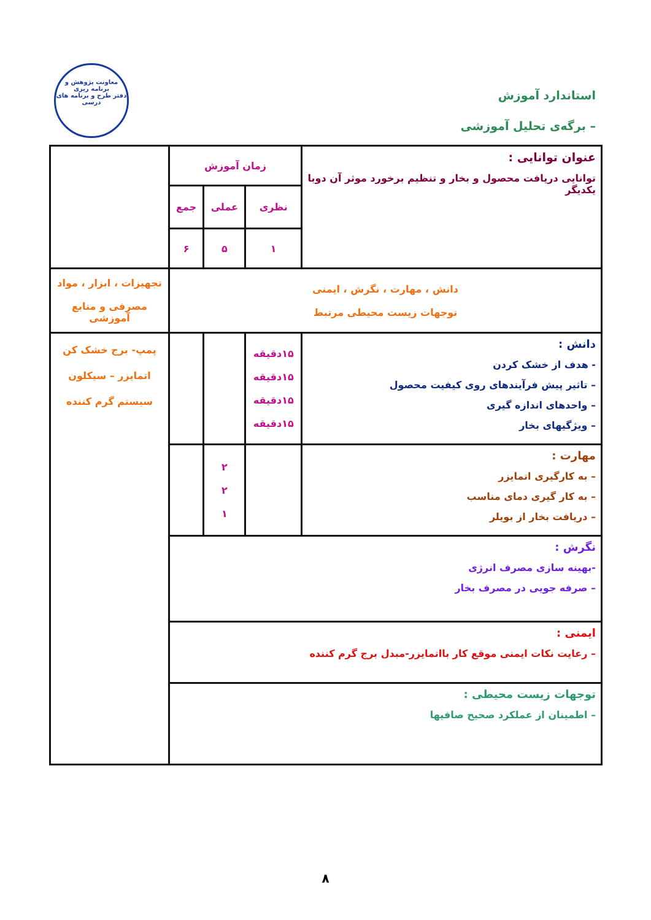استاندارد آموزش
– برگه‌ی تحلیل آموزشی
معاونت پژوهش و برنامه ریزی
دفتر طرح و برنامه های درسی
| عنوان توانایی : توانایی دریافت محصول و بخار و تنظیم برخورد موثر آن دوبا یکدیگر | زمان آموزش | | | |
| | نظری | عملی | جمع | |
| | ۱ | ۵ | ۶ | |
| دانش ، مهارت ، نگرش ، ایمنی توجهات زیست محیطی مرتبط | | | | تجهیزات ، ابزار ، مواد مصرفی و منابع آموزشی |
| دانش : - هدف از خشک کردن – تاثیر پیش فرآیندهای روی کیفیت محصول – واحدهای اندازه گیری – ویژگیهای بخار | ۱۵دقیقه ۱۵دقیقه ۱۵دقیقه ۱۵دقیقه | | | پمپ- برج خشک کن اتمایزر – سیکلون سیستم گرم کننده |
| مهارت : – به کارگیری اتمایزر – به کار گیری دمای مناسب – دریافت بخار از بویلر | | ۲ ۲ ۱ | | |
| نگرش : -بهینه سازی مصرف انرژی – صرفه جویی در مصرف بخار | | | | |
| ایمنی : – رعایت نکات ایمنی موقع کار بااتمایزر-مبدل برج گرم کننده | | | | |
| توجهات زیست محیطی : – اطمینان از عملکرد صحیح صافیها | | | | |
۸